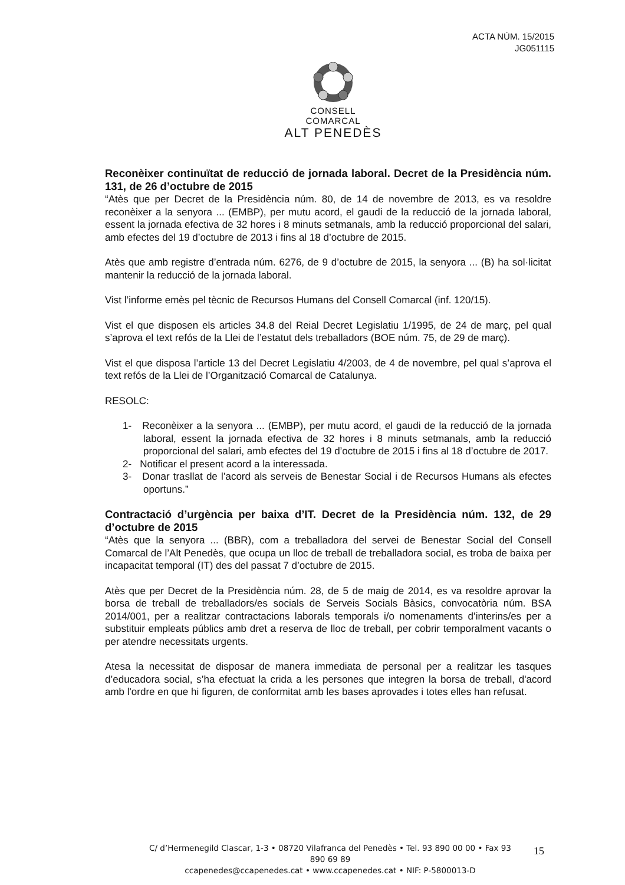ACTA NÚM. 15/2015
JG051115
CONSELL COMARCAL
ALT PENEDÈS
Reconèixer continuïtat de reducció de jornada laboral. Decret de la Presidència núm. 131, de 26 d’octubre de 2015
“Atès que per Decret de la Presidència núm. 80, de 14 de novembre de 2013, es va resoldre reconèixer a la senyora ... (EMBP), per mutu acord, el gaudi de la reducció de la jornada laboral, essent la jornada efectiva de 32 hores i 8 minuts setmanals, amb la reducció proporcional del salari, amb efectes del 19 d’octubre de 2013 i fins al 18 d’octubre de 2015.
Atès que amb registre d’entrada núm. 6276, de 9 d’octubre de 2015, la senyora ... (B) ha sol·licitat mantenir la reducció de la jornada laboral.
Vist l’informe emès pel tècnic de Recursos Humans del Consell Comarcal (inf. 120/15).
Vist el que disposen els articles 34.8 del Reial Decret Legislatiu 1/1995, de 24 de març, pel qual s’aprova el text refós de la Llei de l’estatut dels treballadors (BOE núm. 75, de 29 de març).
Vist el que disposa l’article 13 del Decret Legislatiu 4/2003, de 4 de novembre, pel qual s’aprova el text refós de la Llei de l’Organització Comarcal de Catalunya.
RESOLC:
1- Reconèixer a la senyora ... (EMBP), per mutu acord, el gaudi de la reducció de la jornada laboral, essent la jornada efectiva de 32 hores i 8 minuts setmanals, amb la reducció proporcional del salari, amb efectes del 19 d’octubre de 2015 i fins al 18 d’octubre de 2017.
2- Notificar el present acord a la interessada.
3- Donar trasllat de l’acord als serveis de Benestar Social i de Recursos Humans als efectes oportuns.”
Contractació d’urgència per baixa d’IT. Decret de la Presidència núm. 132, de 29 d’octubre de 2015
“Atès que la senyora ... (BBR), com a treballadora del servei de Benestar Social del Consell Comarcal de l’Alt Penedès, que ocupa un lloc de treball de treballadora social, es troba de baixa per incapacitat temporal (IT) des del passat 7 d’octubre de 2015.
Atès que per Decret de la Presidència núm. 28, de 5 de maig de 2014, es va resoldre aprovar la borsa de treball de treballadors/es socials de Serveis Socials Bàsics, convocatòria núm. BSA 2014/001, per a realitzar contractacions laborals temporals i/o nomenaments d’interins/es per a substituir empleats públics amb dret a reserva de lloc de treball, per cobrir temporalment vacants o per atendre necessitats urgents.
Atesa la necessitat de disposar de manera immediata de personal per a realitzar les tasques d’educadora social, s’ha efectuat la crida a les persones que integren la borsa de treball, d'acord amb l'ordre en que hi figuren, de conformitat amb les bases aprovades i totes elles han refusat.
C/ d’Hermenegild Clascar, 1-3 • 08720 Vilafranca del Penedès • Tel. 93 890 00 00 • Fax 93 890 69 89
ccapenedes@ccapenedes.cat • www.ccapenedes.cat • NIF: P-5800013-D
15